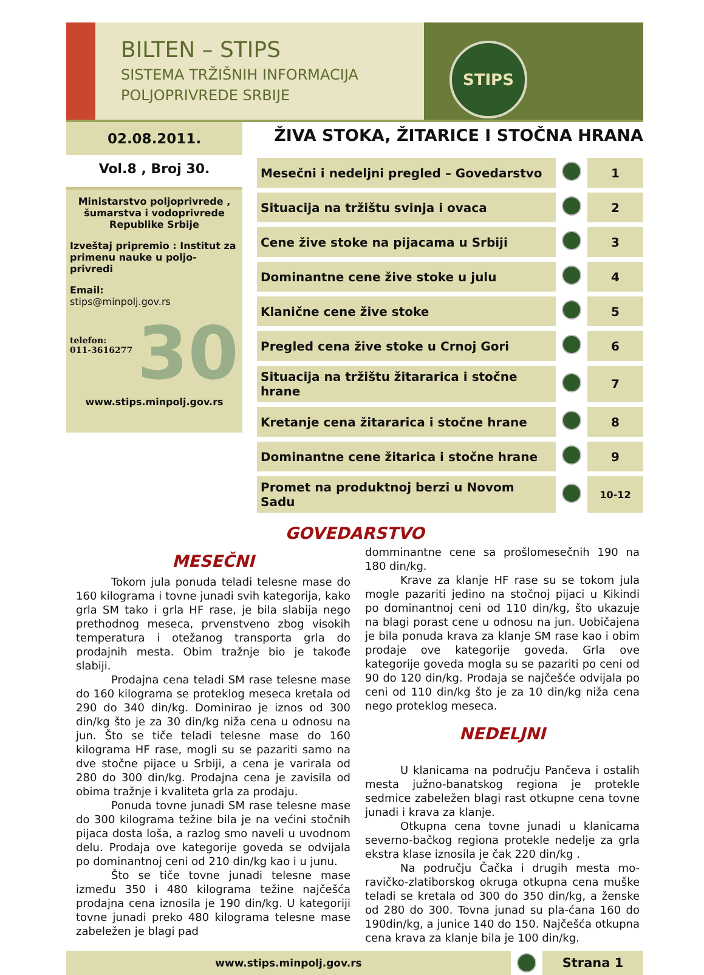BILTEN – STIPS
SISTEMA TRŽIŠNIH INFORMACIJA
POLJOPRIVREDE SRBIJE
STIPS
02.08.2011.
Vol.8 , Broj 30.
Ministarstvo poljoprivrede , šumarstva i vodoprivrede Republike Srbije
Izveštaj pripremio : Institut za primenu nauke u poljo-privredi
Email:
stips@minpolj.gov.rs
30
telefon:
011-3616277
www.stips.minpolj.gov.rs
ŽIVA STOKA, ŽITARICE I STOČNA HRANA
| Mesečni i nedeljni pregled – Govedarstvo | | 1 |
| Situacija na tržištu svinja i ovaca | | 2 |
| Cene žive stoke na pijacama u Srbiji | | 3 |
| Dominantne cene žive stoke u julu | | 4 |
| Klanične cene žive stoke | | 5 |
| Pregled cena žive stoke u Crnoj Gori | | 6 |
| Situacija na tržištu žitararica i stočne hrane | | 7 |
| Kretanje cena žitararica i stočne hrane | | 8 |
| Dominantne cene žitarica i stočne hrane | | 9 |
| Promet na produktnoj berzi u Novom Sadu | | 10-12 |
GOVEDARSTVO
MESEČNI
Tokom jula ponuda teladi telesne mase do 160 kilograma i tovne junadi svih kategorija, kako grla SM tako i grla HF rase, je bila slabija nego prethodnog meseca, prvenstveno zbog visokih temperatura i otežanog transporta grla do prodajnih mesta. Obim tražnje bio je takođe slabiji.
Prodajna cena teladi SM rase telesne mase do 160 kilograma se proteklog meseca kretala od 290 do 340 din/kg. Dominirao je iznos od 300 din/kg što je za 30 din/kg niža cena u odnosu na jun. Što se tiče teladi telesne mase do 160 kilograma HF rase, mogli su se pazariti samo na dve stočne pijace u Srbiji, a cena je varirala od 280 do 300 din/kg. Prodajna cena je zavisila od obima tražnje i kvaliteta grla za prodaju.
Ponuda tovne junadi SM rase telesne mase do 300 kilograma težine bila je na većini stočnih pijaca dosta loša, a razlog smo naveli u uvodnom delu. Prodaja ove kategorije goveda se odvijala po dominantnoj ceni od 210 din/kg kao i u junu.
Što se tiče tovne junadi telesne mase između 350 i 480 kilograma težine najčešća prodajna cena iznosila je 190 din/kg. U kategoriji tovne junadi preko 480 kilograma telesne mase zabeležen je blagi pad
domminantne cene sa prošlomesečnih 190 na 180 din/kg.
Krave za klanje HF rase su se tokom jula mogle pazariti jedino na stočnoj pijaci u Kikindi po dominantnoj ceni od 110 din/kg, što ukazuje na blagi porast cene u odnosu na jun. Uobičajena je bila ponuda krava za klanje SM rase kao i obim prodaje ove kategorije goveda. Grla ove kategorije goveda mogla su se pazariti po ceni od 90 do 120 din/kg. Prodaja se najčešće odvijala po ceni od 110 din/kg što je za 10 din/kg niža cena nego proteklog meseca.
NEDELJNI
U klanicama na području Pančeva i ostalih mesta južno-banatskog regiona je protekle sedmice zabeležen blagi rast otkupne cena tovne junadi i krava za klanje.
Otkupna cena tovne junadi u klanicama severno-bačkog regiona protekle nedelje za grla ekstra klase iznosila je čak 220 din/kg .
Na području Čačka i drugih mesta mo-ravičko-zlatiborskog okruga otkupna cena muške teladi se kretala od 300 do 350 din/kg, a ženske od 280 do 300. Tovna junad su pla-ćana 160 do 190din/kg, a junice 140 do 150. Najčešća otkupna cena krava za klanje bila je 100 din/kg.
www.stips.minpolj.gov.rs
Strana 1